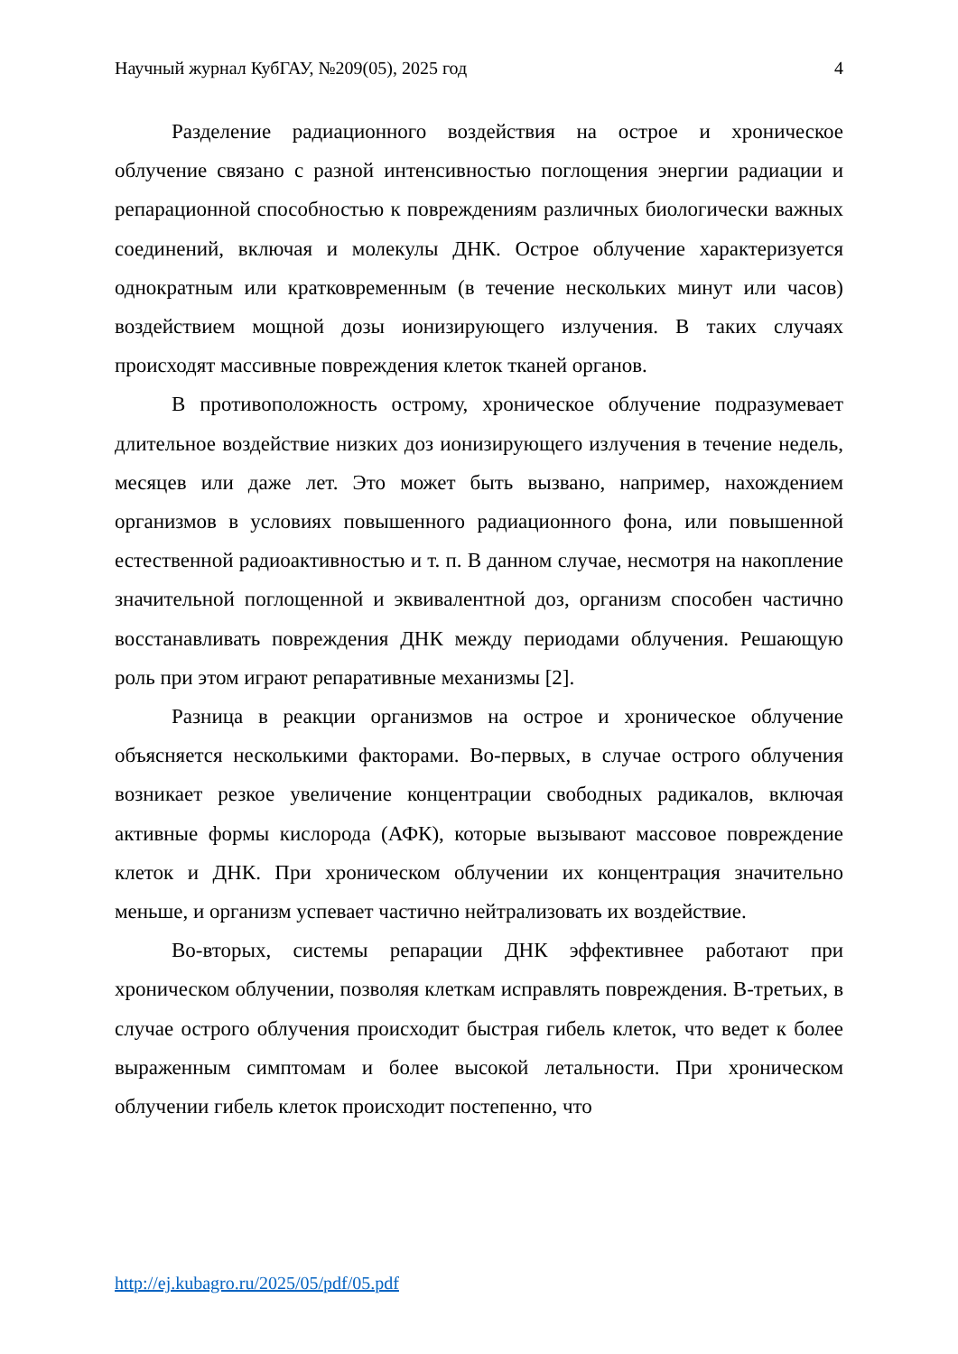Научный журнал КубГАУ, №209(05), 2025 год 4
Разделение радиационного воздействия на острое и хроническое облучение связано с разной интенсивностью поглощения энергии радиации и репарационной способностью к повреждениям различных биологически важных соединений, включая и молекулы ДНК. Острое облучение характеризуется однократным или кратковременным (в течение нескольких минут или часов) воздействием мощной дозы ионизирующего излучения. В таких случаях происходят массивные повреждения клеток тканей органов.
В противоположность острому, хроническое облучение подразумевает длительное воздействие низких доз ионизирующего излучения в течение недель, месяцев или даже лет. Это может быть вызвано, например, нахождением организмов в условиях повышенного радиационного фона, или повышенной естественной радиоактивностью и т. п. В данном случае, несмотря на накопление значительной поглощенной и эквивалентной доз, организм способен частично восстанавливать повреждения ДНК между периодами облучения. Решающую роль при этом играют репаративные механизмы [2].
Разница в реакции организмов на острое и хроническое облучение объясняется несколькими факторами. Во-первых, в случае острого облучения возникает резкое увеличение концентрации свободных радикалов, включая активные формы кислорода (АФК), которые вызывают массовое повреждение клеток и ДНК. При хроническом облучении их концентрация значительно меньше, и организм успевает частично нейтрализовать их воздействие.
Во-вторых, системы репарации ДНК эффективнее работают при хроническом облучении, позволяя клеткам исправлять повреждения. В-третьих, в случае острого облучения происходит быстрая гибель клеток, что ведет к более выраженным симптомам и более высокой летальности. При хроническом облучении гибель клеток происходит постепенно, что
http://ej.kubagro.ru/2025/05/pdf/05.pdf